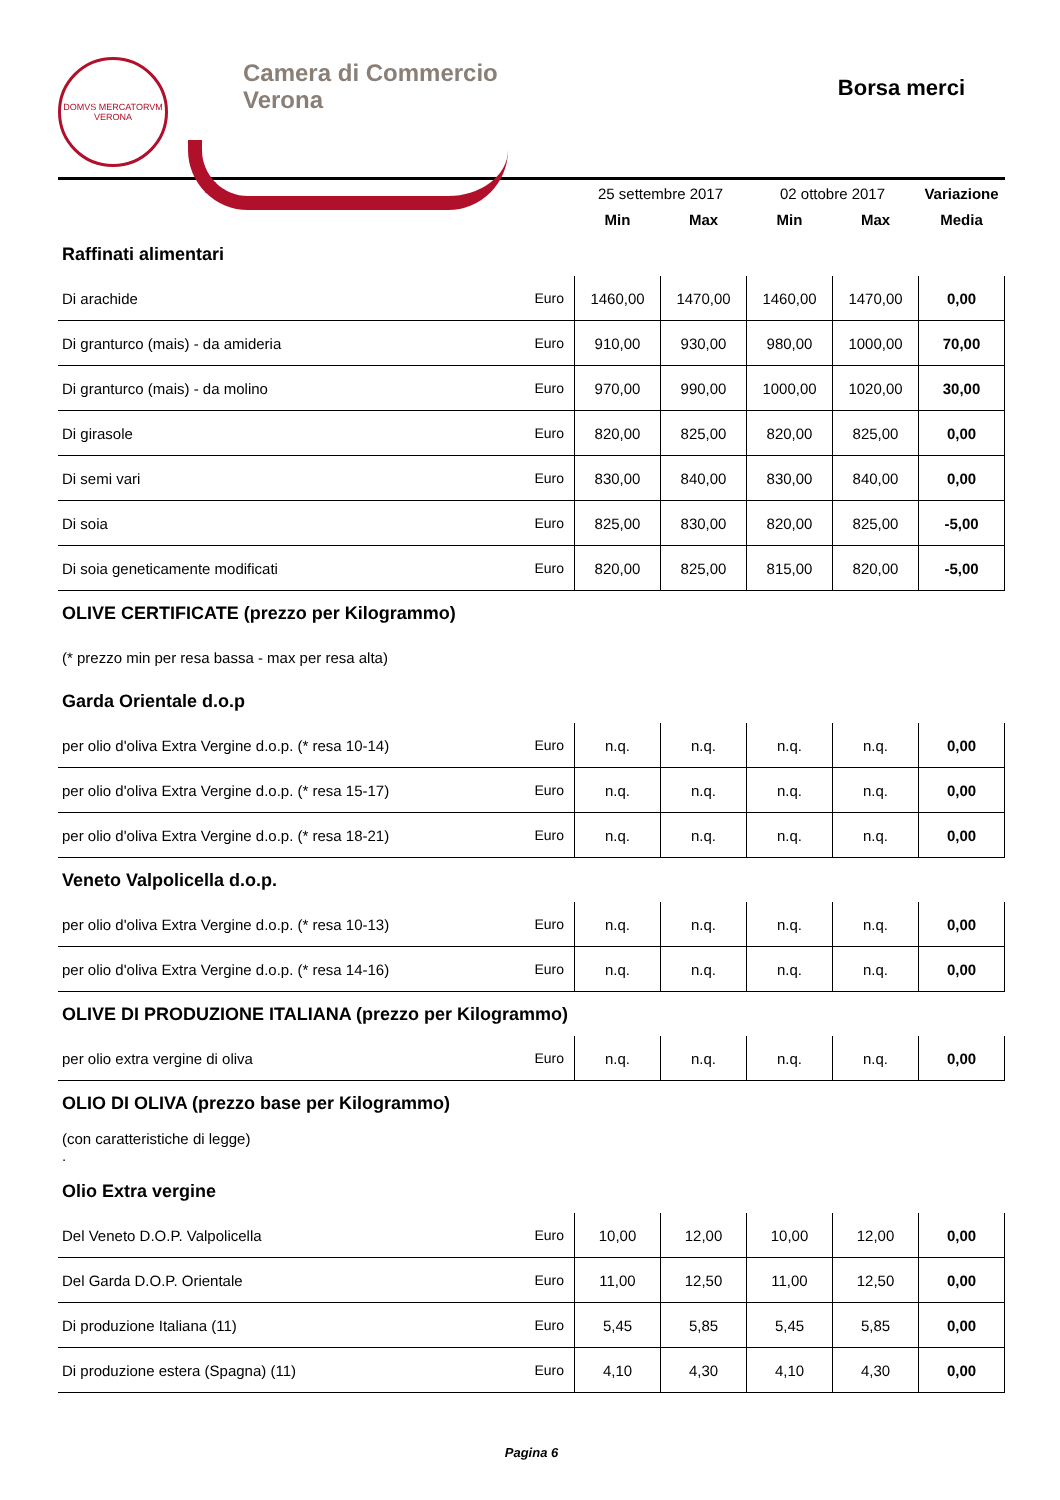DOMVS MERCATORVM
VERONA
Camera di Commercio
Verona
Borsa merci
| | | 25 settembre 2017 | | 02 ottobre 2017 | | Variazione |
| | | Min | Max | Min | Max | Media |
| Raffinati alimentari | | | | | | |
| Di arachide | Euro | 1460,00 | 1470,00 | 1460,00 | 1470,00 | 0,00 |
| Di granturco (mais) - da amideria | Euro | 910,00 | 930,00 | 980,00 | 1000,00 | 70,00 |
| Di granturco (mais) - da molino | Euro | 970,00 | 990,00 | 1000,00 | 1020,00 | 30,00 |
| Di girasole | Euro | 820,00 | 825,00 | 820,00 | 825,00 | 0,00 |
| Di semi vari | Euro | 830,00 | 840,00 | 830,00 | 840,00 | 0,00 |
| Di soia | Euro | 825,00 | 830,00 | 820,00 | 825,00 | -5,00 |
| Di soia geneticamente modificati | Euro | 820,00 | 825,00 | 815,00 | 820,00 | -5,00 |
| OLIVE CERTIFICATE (prezzo per Kilogrammo) | | | | | | |
| (* prezzo min per resa bassa - max per resa alta) | | | | | | |
| Garda Orientale d.o.p | | | | | | |
| per olio d'oliva Extra Vergine d.o.p. (* resa 10-14) | Euro | n.q. | n.q. | n.q. | n.q. | 0,00 |
| per olio d'oliva Extra Vergine d.o.p. (* resa 15-17) | Euro | n.q. | n.q. | n.q. | n.q. | 0,00 |
| per olio d'oliva Extra Vergine d.o.p. (* resa 18-21) | Euro | n.q. | n.q. | n.q. | n.q. | 0,00 |
| Veneto Valpolicella d.o.p. | | | | | | |
| per olio d'oliva Extra Vergine d.o.p. (* resa 10-13) | Euro | n.q. | n.q. | n.q. | n.q. | 0,00 |
| per olio d'oliva Extra Vergine d.o.p. (* resa 14-16) | Euro | n.q. | n.q. | n.q. | n.q. | 0,00 |
| OLIVE DI PRODUZIONE ITALIANA (prezzo per Kilogrammo) | | | | | | |
| per olio extra vergine di oliva | Euro | n.q. | n.q. | n.q. | n.q. | 0,00 |
| OLIO DI OLIVA (prezzo base per Kilogrammo) | | | | | | |
| (con caratteristiche di legge) . | | | | | | |
| Olio Extra vergine | | | | | | |
| Del Veneto D.O.P. Valpolicella | Euro | 10,00 | 12,00 | 10,00 | 12,00 | 0,00 |
| Del Garda D.O.P. Orientale | Euro | 11,00 | 12,50 | 11,00 | 12,50 | 0,00 |
| Di produzione Italiana (11) | Euro | 5,45 | 5,85 | 5,45 | 5,85 | 0,00 |
| Di produzione estera (Spagna) (11) | Euro | 4,10 | 4,30 | 4,10 | 4,30 | 0,00 |
Pagina 6